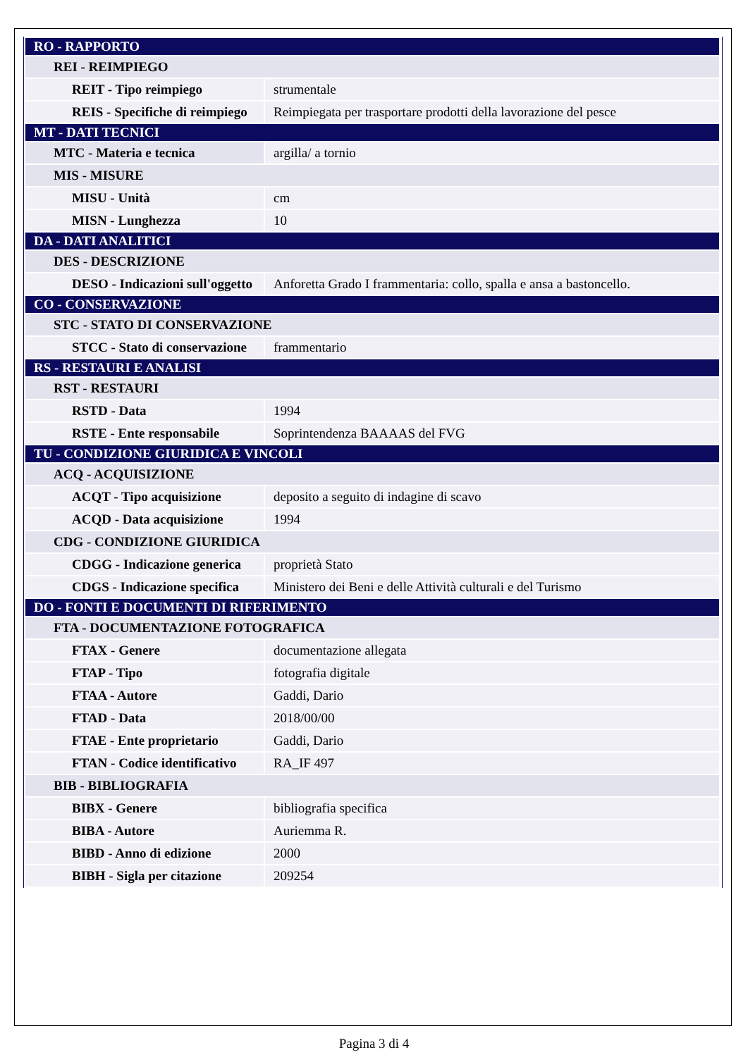| RO - RAPPORTO | |
| REI - REIMPIEGO | |
| REIT - Tipo reimpiego | strumentale |
| REIS - Specifiche di reimpiego | Reimpiegata per trasportare prodotti della lavorazione del pesce |
| MT - DATI TECNICI | |
| MTC - Materia e tecnica | argilla/ a tornio |
| MIS - MISURE | |
| MISU - Unità | cm |
| MISN - Lunghezza | 10 |
| DA - DATI ANALITICI | |
| DES - DESCRIZIONE | |
| DESO - Indicazioni sull'oggetto | Anforetta Grado I frammentaria: collo, spalla e ansa a bastoncello. |
| CO - CONSERVAZIONE | |
| STC - STATO DI CONSERVAZIONE | |
| STCC - Stato di conservazione | frammentario |
| RS - RESTAURI E ANALISI | |
| RST - RESTAURI | |
| RSTD - Data | 1994 |
| RSTE - Ente responsabile | Soprintendenza BAAAAS del FVG |
| TU - CONDIZIONE GIURIDICA E VINCOLI | |
| ACQ - ACQUISIZIONE | |
| ACQT - Tipo acquisizione | deposito a seguito di indagine di scavo |
| ACQD - Data acquisizione | 1994 |
| CDG - CONDIZIONE GIURIDICA | |
| CDGG - Indicazione generica | proprietà Stato |
| CDGS - Indicazione specifica | Ministero dei Beni e delle Attività culturali e del Turismo |
| DO - FONTI E DOCUMENTI DI RIFERIMENTO | |
| FTA - DOCUMENTAZIONE FOTOGRAFICA | |
| FTAX - Genere | documentazione allegata |
| FTAP - Tipo | fotografia digitale |
| FTAA - Autore | Gaddi, Dario |
| FTAD - Data | 2018/00/00 |
| FTAE - Ente proprietario | Gaddi, Dario |
| FTAN - Codice identificativo | RA_IF 497 |
| BIB - BIBLIOGRAFIA | |
| BIBX - Genere | bibliografia specifica |
| BIBA - Autore | Auriemma R. |
| BIBD - Anno di edizione | 2000 |
| BIBH - Sigla per citazione | 209254 |
Pagina 3 di 4